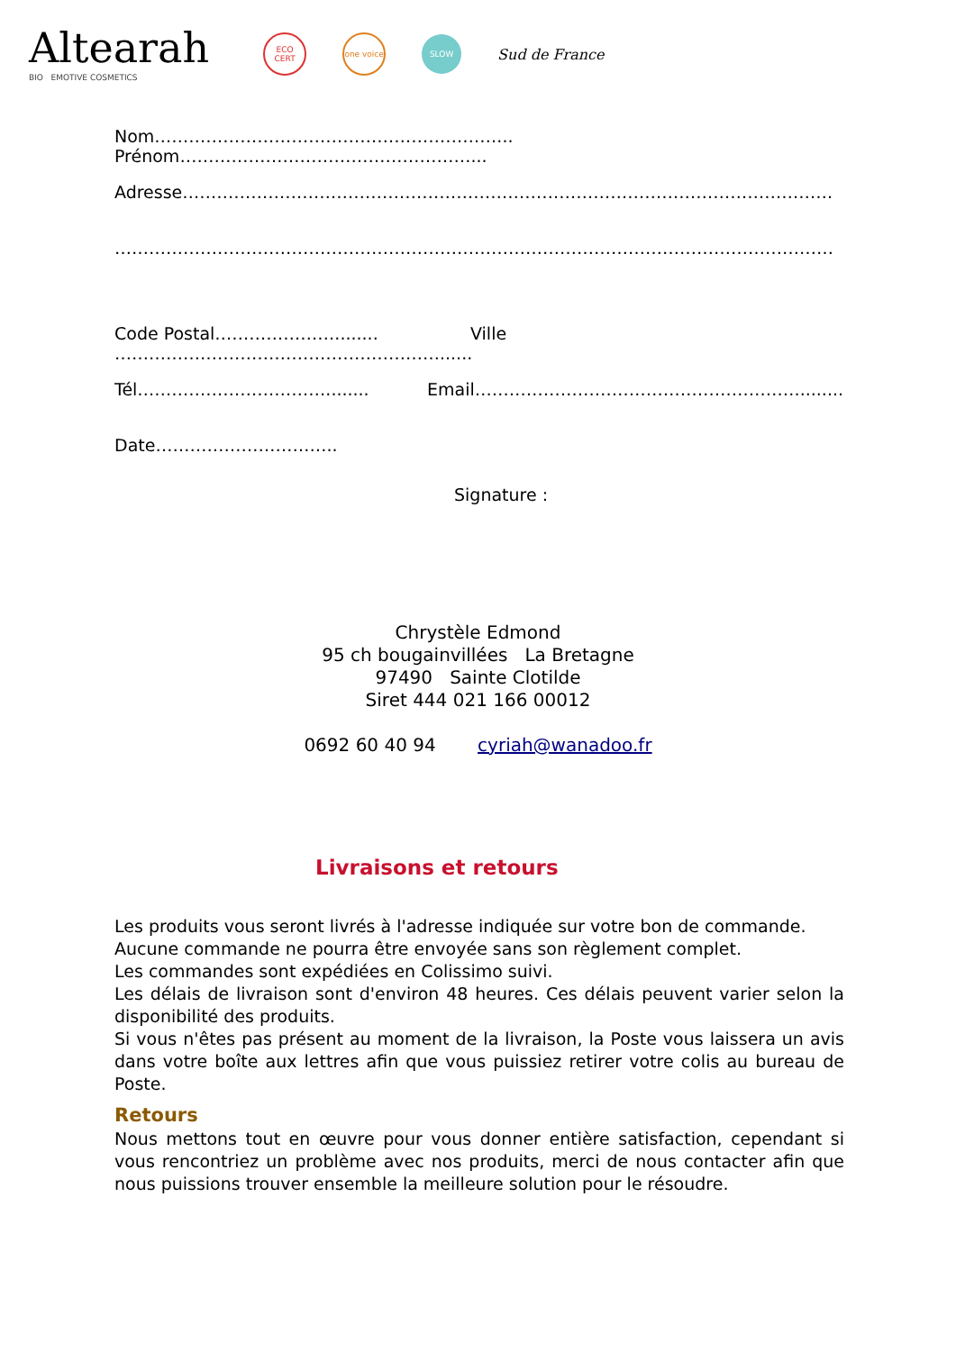Altearah
BIO EMOTIVE COSMETICS
ECO CERT
one voice
SLOW
Sud de France
Nom……………………………………………………... Prénom……………………………………………...
Adresse……………………………………………………………………………………………………
………………………………………………………………………………………………………………
Code Postal…………………........ Ville …………………………………………………......
Tél……………………………........ Email…………………………………………………........
Date…………………………..
Signature :
Chrystèle Edmond
95 ch bougainvillées La Bretagne
97490 Sainte Clotilde
Siret 444 021 166 00012
0692 60 40 94 cyriah@wanadoo.fr
Livraisons et retours
Les produits vous seront livrés à l'adresse indiquée sur votre bon de commande.
Aucune commande ne pourra être envoyée sans son règlement complet.
Les commandes sont expédiées en Colissimo suivi.
Les délais de livraison sont d'environ 48 heures. Ces délais peuvent varier selon la disponibilité des produits.
Si vous n'êtes pas présent au moment de la livraison, la Poste vous laissera un avis dans votre boîte aux lettres afin que vous puissiez retirer votre colis au bureau de Poste.
Retours
Nous mettons tout en œuvre pour vous donner entière satisfaction, cependant si vous rencontriez un problème avec nos produits, merci de nous contacter afin que nous puissions trouver ensemble la meilleure solution pour le résoudre.